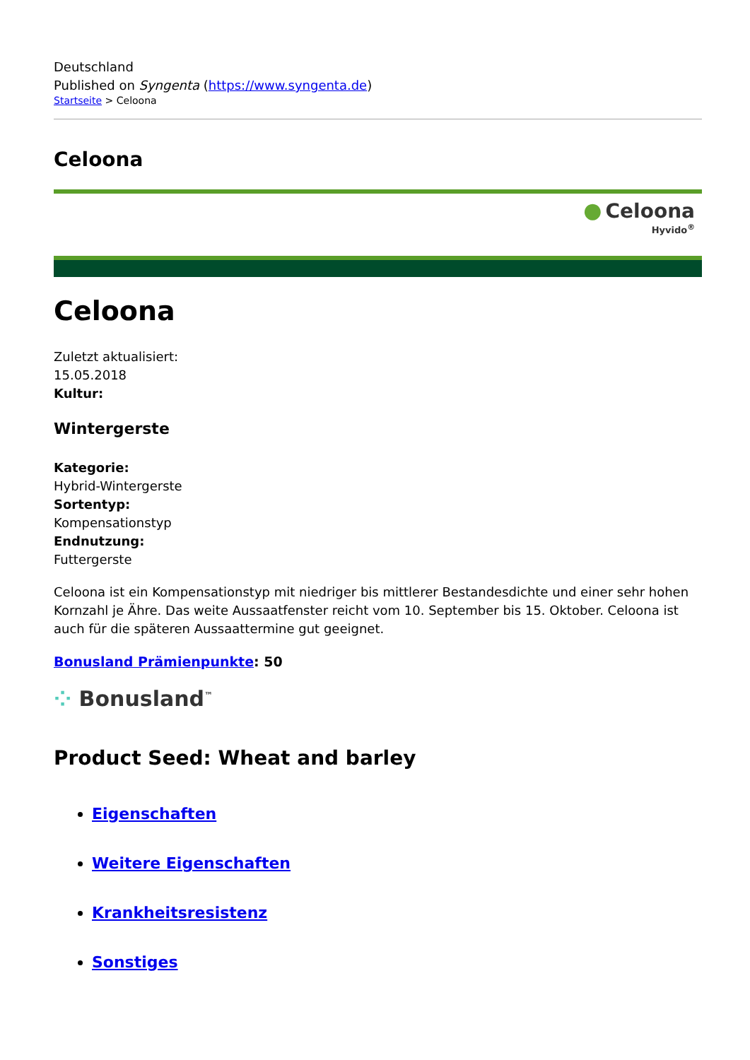Deutschland
Published on Syngenta (https://www.syngenta.de)
Startseite > Celoona
Celoona
● Celoona
Hyvido<sup>®</sup>
Celoona
Zuletzt aktualisiert:
15.05.2018
Kultur:
Wintergerste
Kategorie:
Hybrid-Wintergerste
Sortentyp:
Kompensationstyp
Endnutzung:
Futtergerste
Celoona ist ein Kompensationstyp mit niedriger bis mittlerer Bestandesdichte und einer sehr hohen Kornzahl je Ähre. Das weite Aussaatfenster reicht vom 10. September bis 15. Oktober. Celoona ist auch für die späteren Aussaattermine gut geeignet.
Bonusland Prämienpunkte: 50
⁘ Bonusland<sup>™</sup>
Product Seed: Wheat and barley
Eigenschaften
Weitere Eigenschaften
Krankheitsresistenz
Sonstiges